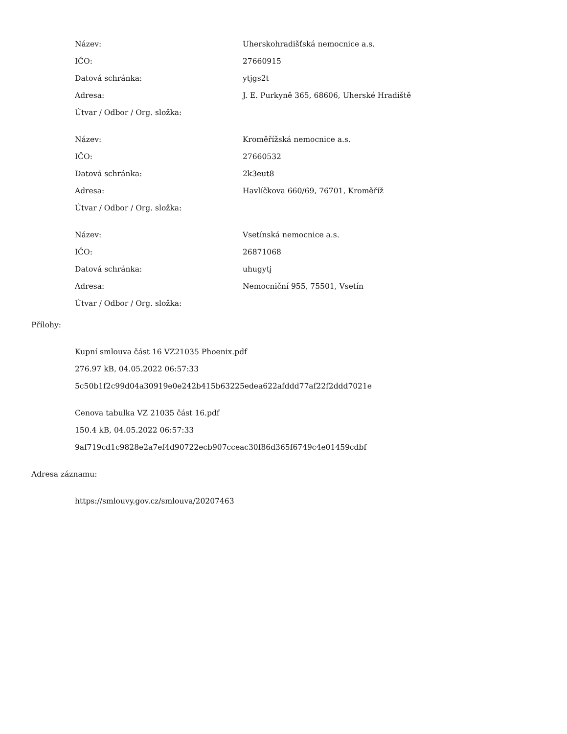| Název: | Uherskohradišťská nemocnice a.s. |
| IČO: | 27660915 |
| Datová schránka: | ytjgs2t |
| Adresa: | J. E. Purkyně 365, 68606, Uherské Hradiště |
| Útvar / Odbor / Org. složka: | |
| Název: | Kroměřížská nemocnice a.s. |
| IČO: | 27660532 |
| Datová schránka: | 2k3eut8 |
| Adresa: | Havlíčkova 660/69, 76701, Kroměříž |
| Útvar / Odbor / Org. složka: | |
| Název: | Vsetínská nemocnice a.s. |
| IČO: | 26871068 |
| Datová schránka: | uhugytj |
| Adresa: | Nemocniční 955, 75501, Vsetín |
| Útvar / Odbor / Org. složka: | |
Přílohy:
Kupní smlouva část 16 VZ21035 Phoenix.pdf
276.97 kB, 04.05.2022 06:57:33
5c50b1f2c99d04a30919e0e242b415b63225edea622afddd77af22f2ddd7021e
Cenova tabulka VZ 21035 část 16.pdf
150.4 kB, 04.05.2022 06:57:33
9af719cd1c9828e2a7ef4d90722ecb907cceac30f86d365f6749c4e01459cdbf
Adresa záznamu:
https://smlouvy.gov.cz/smlouva/20207463